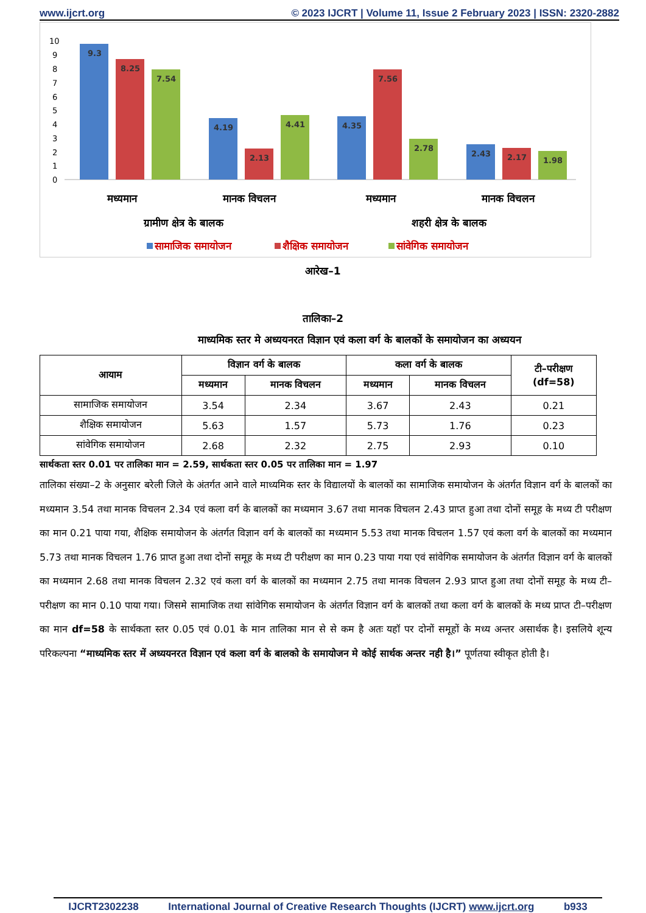www.ijcrt.org © 2023 IJCRT | Volume 11, Issue 2 February 2023 | ISSN: 2320-2882
10
9
8
7
6
5
4
3
2
1
0
9.3
8.25
7.54
4.19
2.13
4.41
4.35
7.56
2.78
2.43
2.17
1.98
मध्यमान
मानक विचलन
मध्यमान
मानक विचलन
ग्रामीण क्षेत्र के बालक
शहरी क्षेत्र के बालक
सामाजिक समायोजन
शैक्षिक समायोजन
सांवेगिक समायोजन
आरेख–1
तालिका–2
माध्यमिक स्तर मे अध्ययनरत विज्ञान एवं कला वर्ग के बालकों के समायोजन का अध्ययन
| आयाम | विज्ञान वर्ग के बालक | | कला वर्ग के बालक | | टी–परीक्षण (df=58) |
| --- | --- | --- | --- | --- | --- |
| | मध्यमान | मानक विचलन | मध्यमान | मानक विचलन | |
| सामाजिक समायोजन | 3.54 | 2.34 | 3.67 | 2.43 | 0.21 |
| शैक्षिक समायोजन | 5.63 | 1.57 | 5.73 | 1.76 | 0.23 |
| सांवेगिक समायोजन | 2.68 | 2.32 | 2.75 | 2.93 | 0.10 |
सार्थकता स्तर 0.01 पर तालिका मान = 2.59, सार्थकता स्तर 0.05 पर तालिका मान = 1.97
तालिका संख्या–2 के अनुसार बरेली जिले के अंतर्गत आने वाले माध्यमिक स्तर के विद्यालयों के बालकों का सामाजिक समायोजन के अंतर्गत विज्ञान वर्ग के बालकों का मध्यमान 3.54 तथा मानक विचलन 2.34 एवं कला वर्ग के बालकों का मध्यमान 3.67 तथा मानक विचलन 2.43 प्राप्त हुआ तथा दोनों समूह के मध्य टी परीक्षण का मान 0.21 पाया गया, शैक्षिक समायोजन के अंतर्गत विज्ञान वर्ग के बालकों का मध्यमान 5.53 तथा मानक विचलन 1.57 एवं कला वर्ग के बालकों का मध्यमान 5.73 तथा मानक विचलन 1.76 प्राप्त हुआ तथा दोनों समूह के मध्य टी परीक्षण का मान 0.23 पाया गया एवं सांवेगिक समायोजन के अंतर्गत विज्ञान वर्ग के बालकों का मध्यमान 2.68 तथा मानक विचलन 2.32 एवं कला वर्ग के बालकों का मध्यमान 2.75 तथा मानक विचलन 2.93 प्राप्त हुआ तथा दोनों समूह के मध्य टी–परीक्षण का मान 0.10 पाया गया। जिसमे सामाजिक तथा सांवेगिक समायोजन के अंतर्गत विज्ञान वर्ग के बालकों तथा कला वर्ग के बालकों के मध्य प्राप्त टी–परीक्षण का मान df=58 के सार्थकता स्तर 0.05 एवं 0.01 के मान तालिका मान से से कम है अतः यहॉ पर दोनों समूहों के मध्य अन्तर असार्थक है। इसलिये शून्य परिकल्पना “माध्यमिक स्तर में अध्ययनरत विज्ञान एवं कला वर्ग के बालको के समायोजन मे कोई सार्थक अन्तर नही है।” पूर्णतया स्वीकृत होती है।
IJCRT2302238 International Journal of Creative Research Thoughts (IJCRT) www.ijcrt.org b933